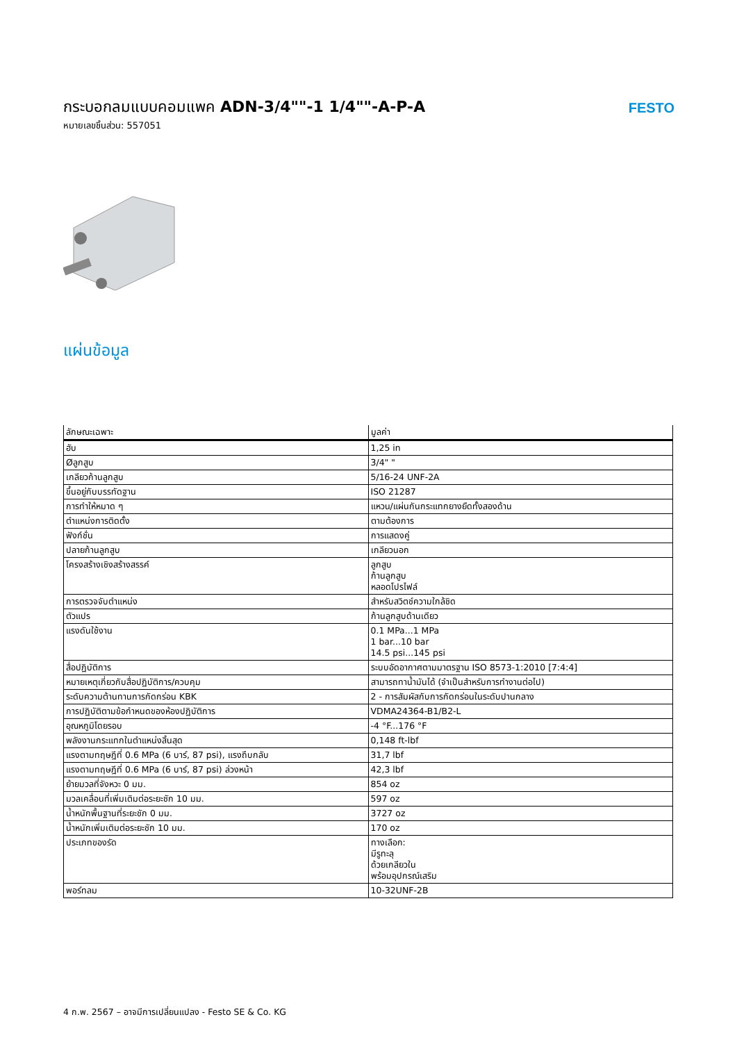กระบอกลมแบบคอมแพค ADN-3/4""-1 1/4""-A-P-A
หมายเลขชิ้นส่วน: 557051
FESTO
แผ่นข้อมูล
| ลักษณะเฉพาะ | มูลค่า |
| --- | --- |
| ฮับ | 1,25 in |
| Øลูกสูบ | 3/4" " |
| เกลียวก้านลูกสูบ | 5/16-24 UNF-2A |
| ขึ้นอยู่กับบรรทัดฐาน | ISO 21287 |
| การทำให้หมาด ๆ | แหวน/แผ่นกันกระแทกยางยืดทั้งสองด้าน |
| ตำแหน่งการติดตั้ง | ตามต้องการ |
| ฟังก์ชั่น | การแสดงคู่ |
| ปลายก้านลูกสูบ | เกลียวนอก |
| โครงสร้างเชิงสร้างสรรค์ | ลูกสูบ ก้านลูกสูบ หลอดโปรไฟล์ |
| การตรวจจับตำแหน่ง | สำหรับสวิตช์ความใกล้ชิด |
| ตัวแปร | ก้านลูกสูบด้านเดียว |
| แรงดันใช้งาน | 0.1 MPa...1 MPa 1 bar...10 bar 14.5 psi...145 psi |
| สื่อปฏิบัติการ | ระบบอัดอากาศตามมาตรฐาน ISO 8573-1:2010 [7:4:4] |
| หมายเหตุเกี่ยวกับสื่อปฏิบัติการ/ควบคุม | สามารถทาน้ำมันได้ (จำเป็นสำหรับการทำงานต่อไป) |
| ระดับความต้านทานการกัดกร่อน KBK | 2 - การสัมผัสกับการกัดกร่อนในระดับปานกลาง |
| การปฏิบัติตามข้อกำหนดของห้องปฏิบัติการ | VDMA24364-B1/B2-L |
| อุณหภูมิโดยรอบ | -4 °F...176 °F |
| พลังงานกระแทกในตำแหน่งสิ้นสุด | 0,148 ft-lbf |
| แรงตามทฤษฎีที่ 0.6 MPa (6 บาร์, 87 psi), แรงถึบกลับ | 31,7 lbf |
| แรงตามทฤษฎีที่ 0.6 MPa (6 บาร์, 87 psi) ล่วงหน้า | 42,3 lbf |
| ย้ายมวลที่จังหวะ 0 มม. | 854 oz |
| มวลเคลื่อนที่เพิ่มเติมต่อระยะชัก 10 มม. | 597 oz |
| น้ำหนักพื้นฐานที่ระยะชัก 0 มม. | 3727 oz |
| น้ำหนักเพิ่มเติมต่อระยะชัก 10 มม. | 170 oz |
| ประเภทของรัด | ทางเลือก: มีรูทะลุ ด้วยเกลียวใน พร้อมอุปกรณ์เสริม |
| พอร์ทลม | 10-32UNF-2B |
4 ก.พ. 2567 – อาจมีการเปลี่ยนแปลง - Festo SE & Co. KG